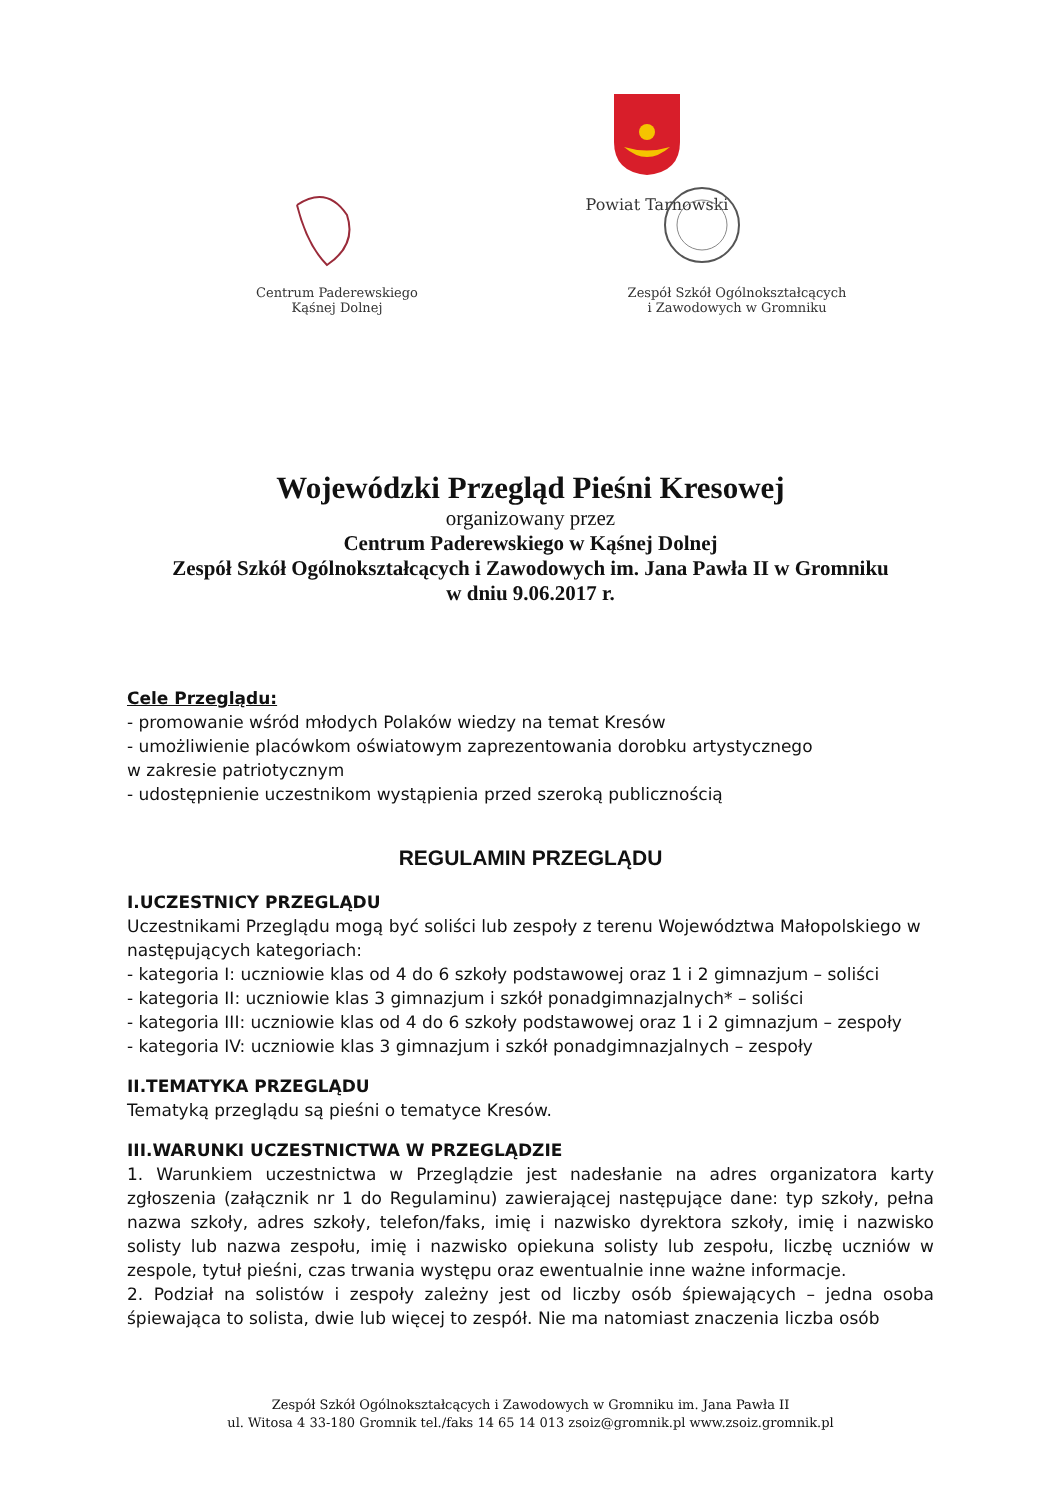Powiat Tarnowski
Centrum Paderewskiego
Kąśnej Dolnej
Zespół Szkół Ogólnokształcących
i Zawodowych w Gromniku
Wojewódzki Przegląd Pieśni Kresowej
organizowany przez
Centrum Paderewskiego w Kąśnej Dolnej
Zespół Szkół Ogólnokształcących i Zawodowych im. Jana Pawła II w Gromniku
w dniu 9.06.2017 r.
Cele Przeglądu:
- promowanie wśród młodych Polaków wiedzy na temat Kresów
- umożliwienie placówkom oświatowym zaprezentowania dorobku artystycznego
w zakresie patriotycznym
- udostępnienie uczestnikom wystąpienia przed szeroką publicznością
REGULAMIN PRZEGLĄDU
I.UCZESTNICY PRZEGLĄDU
Uczestnikami Przeglądu mogą być soliści lub zespoły z terenu Województwa Małopolskiego w następujących kategoriach:
- kategoria I: uczniowie klas od 4 do 6 szkoły podstawowej oraz 1 i 2 gimnazjum – soliści
- kategoria II: uczniowie klas 3 gimnazjum i szkół ponadgimnazjalnych* – soliści
- kategoria III: uczniowie klas od 4 do 6 szkoły podstawowej oraz 1 i 2 gimnazjum – zespoły
- kategoria IV: uczniowie klas 3 gimnazjum i szkół ponadgimnazjalnych – zespoły
II.TEMATYKA PRZEGLĄDU
Tematyką przeglądu są pieśni o tematyce Kresów.
III.WARUNKI UCZESTNICTWA W PRZEGLĄDZIE
1. Warunkiem uczestnictwa w Przeglądzie jest nadesłanie na adres organizatora karty zgłoszenia (załącznik nr 1 do Regulaminu) zawierającej następujące dane: typ szkoły, pełna nazwa szkoły, adres szkoły, telefon/faks, imię i nazwisko dyrektora szkoły, imię i nazwisko solisty lub nazwa zespołu, imię i nazwisko opiekuna solisty lub zespołu, liczbę uczniów w zespole, tytuł pieśni, czas trwania występu oraz ewentualnie inne ważne informacje.
2. Podział na solistów i zespoły zależny jest od liczby osób śpiewających – jedna osoba śpiewająca to solista, dwie lub więcej to zespół. Nie ma natomiast znaczenia liczba osób
Zespół Szkół Ogólnokształcących i Zawodowych w Gromniku im. Jana Pawła II
ul. Witosa 4 33-180 Gromnik tel./faks 14 65 14 013 zsoiz@gromnik.pl www.zsoiz.gromnik.pl